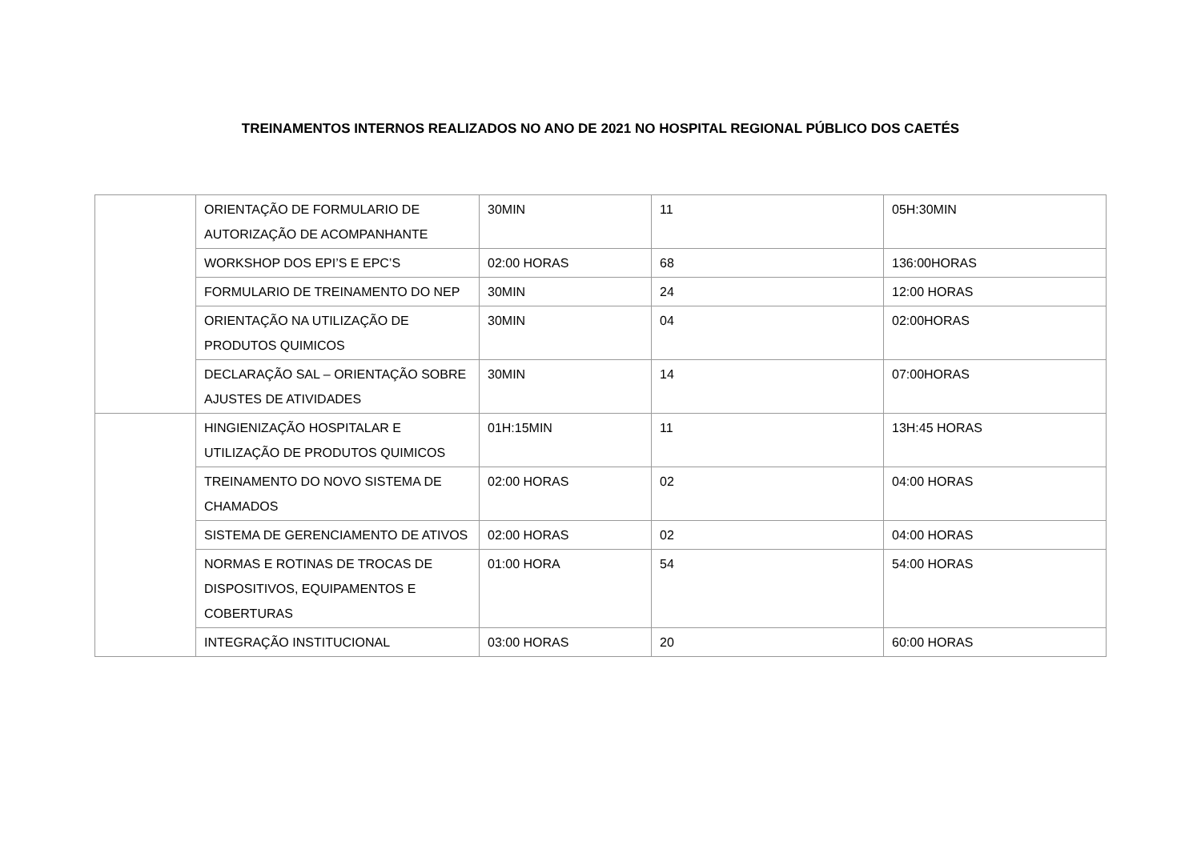TREINAMENTOS INTERNOS REALIZADOS NO ANO DE 2021 NO HOSPITAL REGIONAL PÚBLICO DOS CAETÉS
| | ORIENTAÇÃO DE FORMULARIO DE AUTORIZAÇÃO DE ACOMPANHANTE | 30MIN | 11 | 05H:30MIN |
| | WORKSHOP DOS EPI’S E EPC’S | 02:00 HORAS | 68 | 136:00HORAS |
| | FORMULARIO DE TREINAMENTO DO NEP | 30MIN | 24 | 12:00 HORAS |
| | ORIENTAÇÃO NA UTILIZAÇÃO DE PRODUTOS QUIMICOS | 30MIN | 04 | 02:00HORAS |
| | DECLARAÇÃO SAL – ORIENTAÇÃO SOBRE AJUSTES DE ATIVIDADES | 30MIN | 14 | 07:00HORAS |
| | HINGIENIZAÇÃO HOSPITALAR E UTILIZAÇÃO DE PRODUTOS QUIMICOS | 01H:15MIN | 11 | 13H:45 HORAS |
| | TREINAMENTO DO NOVO SISTEMA DE CHAMADOS | 02:00 HORAS | 02 | 04:00 HORAS |
| | SISTEMA DE GERENCIAMENTO DE ATIVOS | 02:00 HORAS | 02 | 04:00 HORAS |
| | NORMAS E ROTINAS DE TROCAS DE DISPOSITIVOS, EQUIPAMENTOS E COBERTURAS | 01:00 HORA | 54 | 54:00 HORAS |
| | INTEGRAÇÃO INSTITUCIONAL | 03:00 HORAS | 20 | 60:00 HORAS |